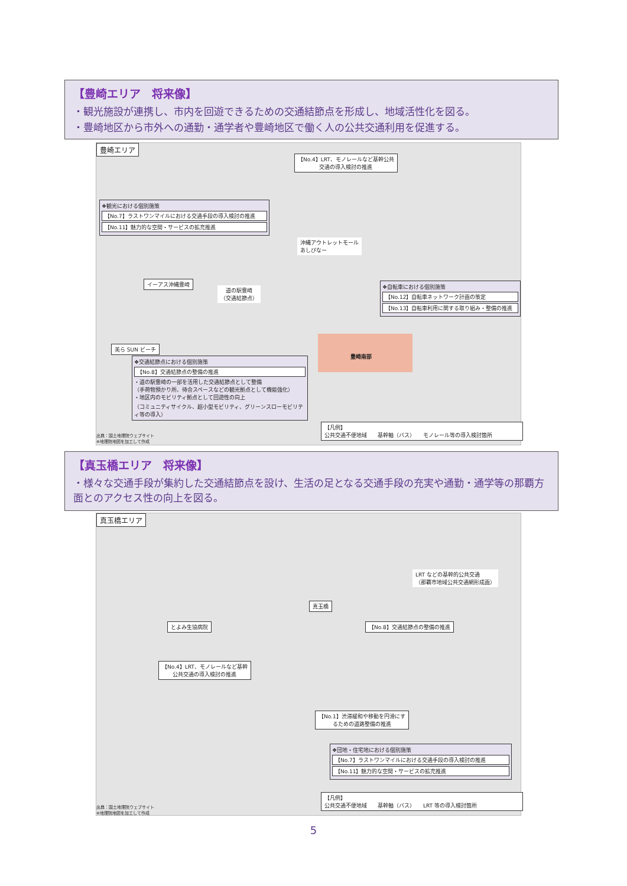【豊崎エリア　将来像】
・観光施設が連携し、市内を回遊できるための交通結節点を形成し、地域活性化を図る。
・豊崎地区から市外への通勤・通学者や豊崎地区で働く人の公共交通利用を促進する。
豊崎エリア
【No.4】LRT、モノレールなど基幹公共
交通の導入検討の推進
❖観光における個別施策
【No.7】ラストワンマイルにおける交通手段の導入検討の推進
【No.11】魅力的な空間・サービスの拡充推進
沖縄アウトレットモール
あしびなー
イーアス沖縄豊崎
道の駅豊崎
（交通結節点）
❖自転車における個別施策
【No.12】自転車ネットワーク計画の策定
【No.13】自転車利用に関する取り組み・整備の推進
美ら SUN ビーチ
豊崎南部
❖交通結節点における個別施策
【No.8】交通結節点の整備の推進
・道の駅豊崎の一部を活用した交通結節点として整備
（手荷物預かり所、待合スペースなどの観光拠点として機能強化）
・地区内のモビリティ拠点として回遊性の向上
（コミュニティサイクル、超小型モビリティ、グリーンスローモビリティ等の導入）
出典：国土地理院ウェブサイト
※地理院地図を加工して作成
【凡例】
公共交通不便地域　　基幹軸（バス）　　モノレール等の導入検討箇所
【真玉橋エリア　将来像】
・様々な交通手段が集約した交通結節点を設け、生活の足となる交通手段の充実や通勤・通学等の那覇方面とのアクセス性の向上を図る。
真玉橋エリア
LRT などの基幹的公共交通
（那覇市地域公共交通網形成画）
真玉橋
【No.8】交通結節点の整備の推進
とよみ生協病院
【No.4】LRT、モノレールなど基幹
公共交通の導入検討の推進
【No.1】渋滞緩和や移動を円滑にす
るための道路整備の推進
❖団地・住宅地における個別施策
【No.7】ラストワンマイルにおける交通手段の導入検討の推進
【No.11】魅力的な空間・サービスの拡充推進
出典：国土地理院ウェブサイト
※地理院地図を加工して作成
【凡例】
公共交通不便地域　　基幹軸（バス）　　LRT 等の導入検討箇所
5